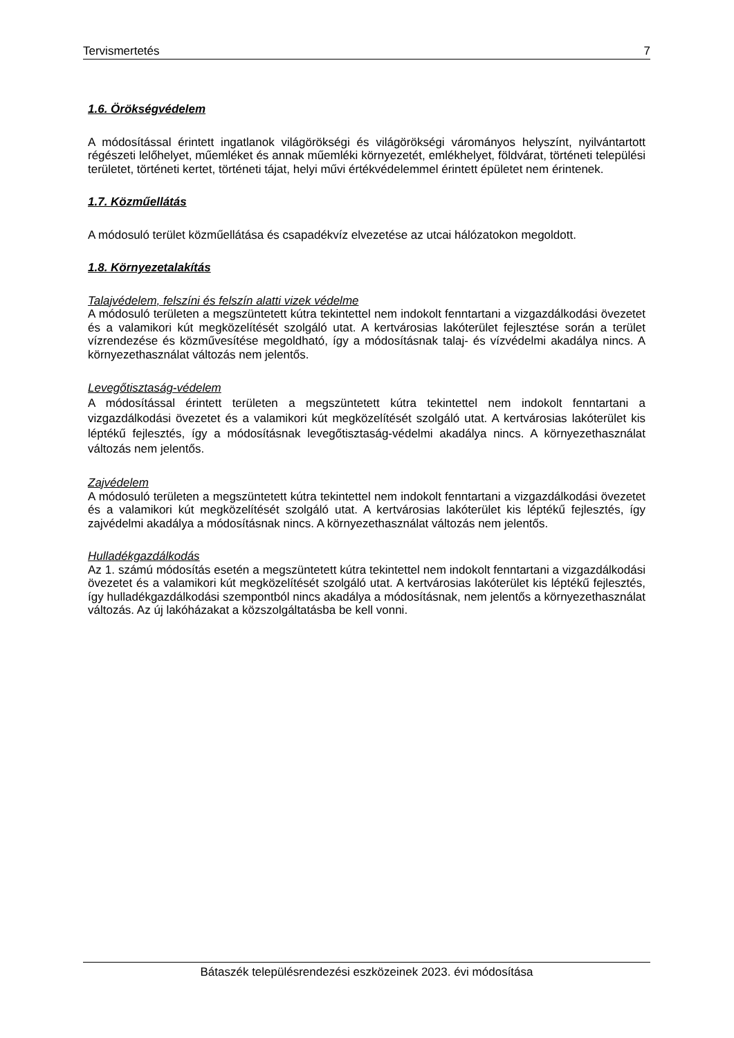Tervismertetés 7
1.6. Örökségvédelem
A módosítással érintett ingatlanok világörökségi és világörökségi várományos helyszínt, nyilvántartott régészeti lelőhelyet, műemléket és annak műemléki környezetét, emlékhelyet, földvárat, történeti települési területet, történeti kertet, történeti tájat, helyi művi értékvédelemmel érintett épületet nem érintenek.
1.7. Közműellátás
A módosuló terület közműellátása és csapadékvíz elvezetése az utcai hálózatokon megoldott.
1.8. Környezetalakítás
Talajvédelem, felszíni és felszín alatti vizek védelme
A módosuló területen a megszüntetett kútra tekintettel nem indokolt fenntartani a vizgazdálkodási övezetet és a valamikori kút megközelítését szolgáló utat. A kertvárosias lakóterület fejlesztése során a terület vízrendezése és közművesítése megoldható, így a módosításnak talaj- és vízvédelmi akadálya nincs. A környezethasználat változás nem jelentős.
Levegőtisztaság-védelem
A módosítással érintett területen a megszüntetett kútra tekintettel nem indokolt fenntartani a vizgazdálkodási övezetet és a valamikori kút megközelítését szolgáló utat. A kertvárosias lakóterület kis léptékű fejlesztés, így a módosításnak levegőtisztaság-védelmi akadálya nincs. A környezethasználat változás nem jelentős.
Zajvédelem
A módosuló területen a megszüntetett kútra tekintettel nem indokolt fenntartani a vizgazdálkodási övezetet és a valamikori kút megközelítését szolgáló utat. A kertvárosias lakóterület kis léptékű fejlesztés, így zajvédelmi akadálya a módosításnak nincs. A környezethasználat változás nem jelentős.
Hulladékgazdálkodás
Az 1. számú módosítás esetén a megszüntetett kútra tekintettel nem indokolt fenntartani a vizgazdálkodási övezetet és a valamikori kút megközelítését szolgáló utat. A kertvárosias lakóterület kis léptékű fejlesztés, így hulladékgazdálkodási szempontból nincs akadálya a módosításnak, nem jelentős a környezethasználat változás. Az új lakóházakat a közszolgáltatásba be kell vonni.
Bátaszék településrendezési eszközeinek 2023. évi módosítása